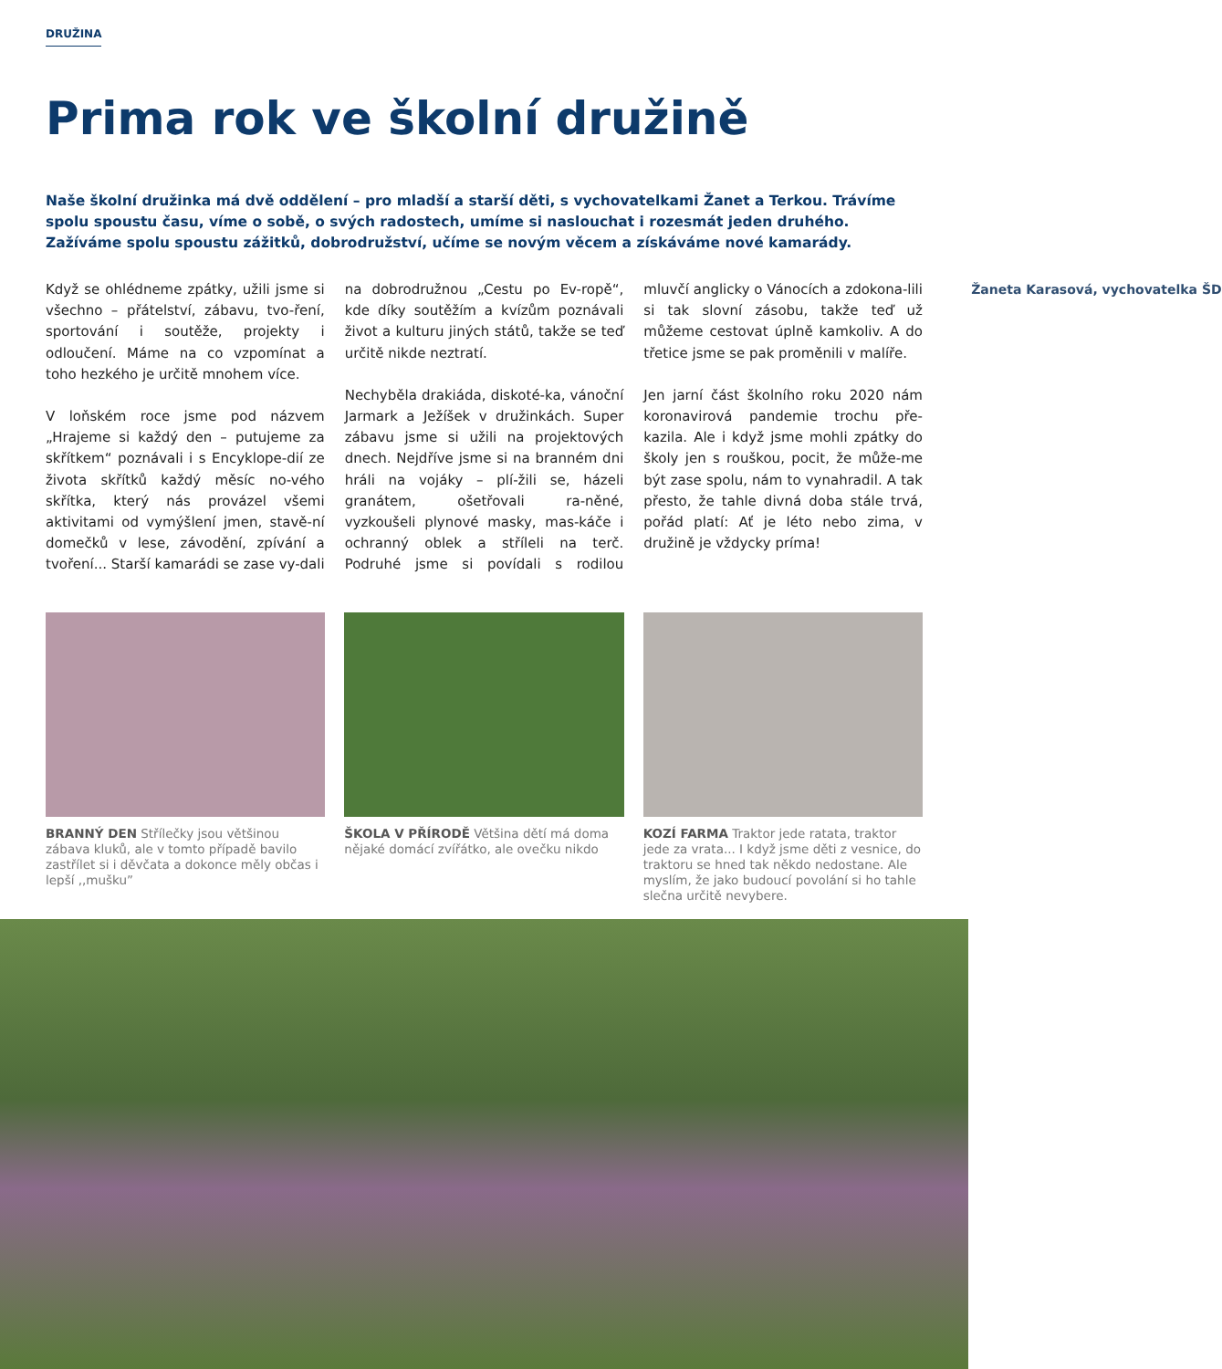DRUŽINA
Prima rok ve školní družině
Naše školní družinka má dvě oddělení – pro mladší a starší děti, s vychovatelkami Žanet a Terkou. Trávíme spolu spoustu času, víme o sobě, o svých radostech, umíme si naslouchat i rozesmát jeden druhého. Zažíváme spolu spoustu zážitků, dobrodružství, učíme se novým věcem a získáváme nové kamarády.
Když se ohlédneme zpátky, užili jsme si všechno – přátelství, zábavu, tvo-ření, sportování i soutěže, projekty i odloučení. Máme na co vzpomínat a toho hezkého je určitě mnohem více.
V loňském roce jsme pod názvem „Hrajeme si každý den – putujeme za skřítkem“ poznávali i s Encyklope-dií ze života skřítků každý měsíc no-vého skřítka, který nás provázel všemi aktivitami od vymýšlení jmen, stavě-ní domečků v lese, závodění, zpívání a tvoření... Starší kamarádi se zase vy-dali na dobrodružnou „Cestu po Ev-ropě“, kde díky soutěžím a kvízům poznávali život a kulturu jiných států, takže se teď určitě nikde neztratí.
Nechyběla drakiáda, diskoté-ka, vánoční Jarmark a Ježíšek v družinkách. Super zábavu jsme si užili na projektových dnech. Nejdříve jsme si na branném dni hráli na vojáky – plí-žili se, házeli granátem, ošetřovali ra-něné, vyzkoušeli plynové masky, mas-káče i ochranný oblek a stříleli na terč. Podruhé jsme si povídali s rodilou mluvčí anglicky o Vánocích a zdokona-lili si tak slovní zásobu, takže teď už můžeme cestovat úplně kamkoliv. A do třetice jsme se pak proměnili v malíře.
Jen jarní část školního roku 2020 nám koronavirová pandemie trochu pře-kazila. Ale i když jsme mohli zpátky do školy jen s rouškou, pocit, že může-me být zase spolu, nám to vynahradil. A tak přesto, že tahle divná doba stále trvá, pořád platí: Ať je léto nebo zima, v družině je vždycky príma!
Žaneta Karasová, vychovatelka ŠD
BRANNÝ DEN Střílečky jsou většinou zábava kluků, ale v tomto případě bavilo zastřílet si i děvčata a dokonce měly občas i lepší ,,mušku”
ŠKOLA V PŘÍRODĚ Většina dětí má doma nějaké domácí zvířátko, ale ovečku nikdo
KOZÍ FARMA Traktor jede ratata, traktor jede za vrata... I když jsme děti z vesnice, do traktoru se hned tak někdo nedostane. Ale myslím, že jako budoucí povolání si ho tahle slečna určitě nevybere.